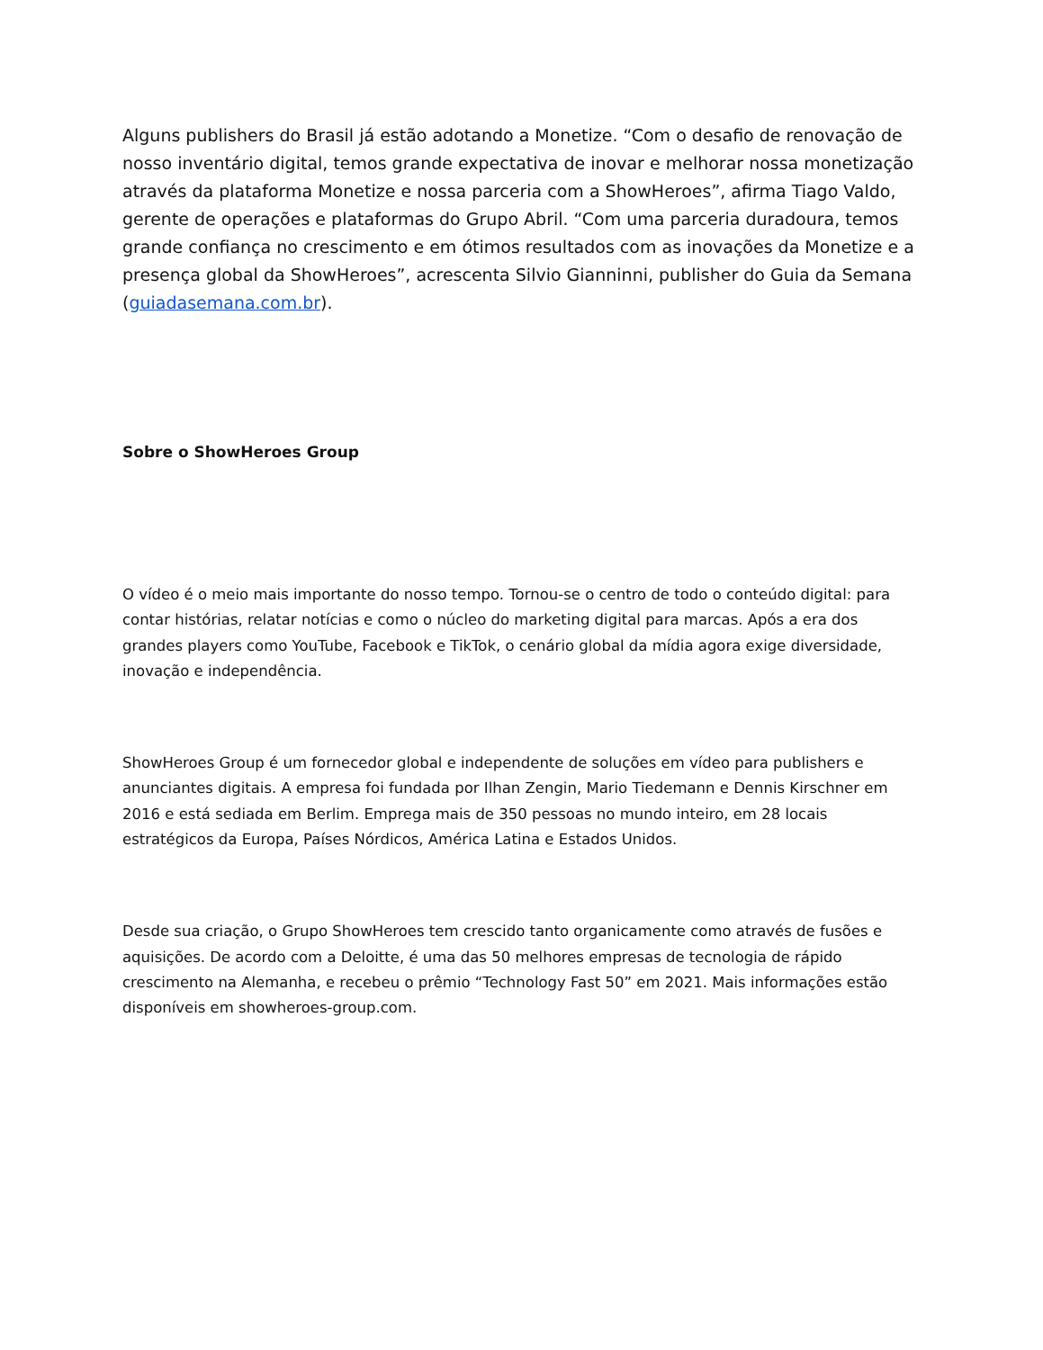Alguns publishers do Brasil já estão adotando a Monetize. “Com o desafio de renovação de nosso inventário digital, temos grande expectativa de inovar e melhorar nossa monetização através da plataforma Monetize e nossa parceria com a ShowHeroes”, afirma Tiago Valdo, gerente de operações e plataformas do Grupo Abril. “Com uma parceria duradoura, temos grande confiança no crescimento e em ótimos resultados com as inovações da Monetize e a presença global da ShowHeroes”, acrescenta Silvio Gianninni, publisher do Guia da Semana (guiadasemana.com.br).
Sobre o ShowHeroes Group
O vídeo é o meio mais importante do nosso tempo. Tornou-se o centro de todo o conteúdo digital: para contar histórias, relatar notícias e como o núcleo do marketing digital para marcas. Após a era dos grandes players como YouTube, Facebook e TikTok, o cenário global da mídia agora exige diversidade, inovação e independência.
ShowHeroes Group é um fornecedor global e independente de soluções em vídeo para publishers e anunciantes digitais. A empresa foi fundada por Ilhan Zengin, Mario Tiedemann e Dennis Kirschner em 2016 e está sediada em Berlim. Emprega mais de 350 pessoas no mundo inteiro, em 28 locais estratégicos da Europa, Países Nórdicos, América Latina e Estados Unidos.
Desde sua criação, o Grupo ShowHeroes tem crescido tanto organicamente como através de fusões e aquisições. De acordo com a Deloitte, é uma das 50 melhores empresas de tecnologia de rápido crescimento na Alemanha, e recebeu o prêmio “Technology Fast 50” em 2021. Mais informações estão disponíveis em showheroes-group.com.